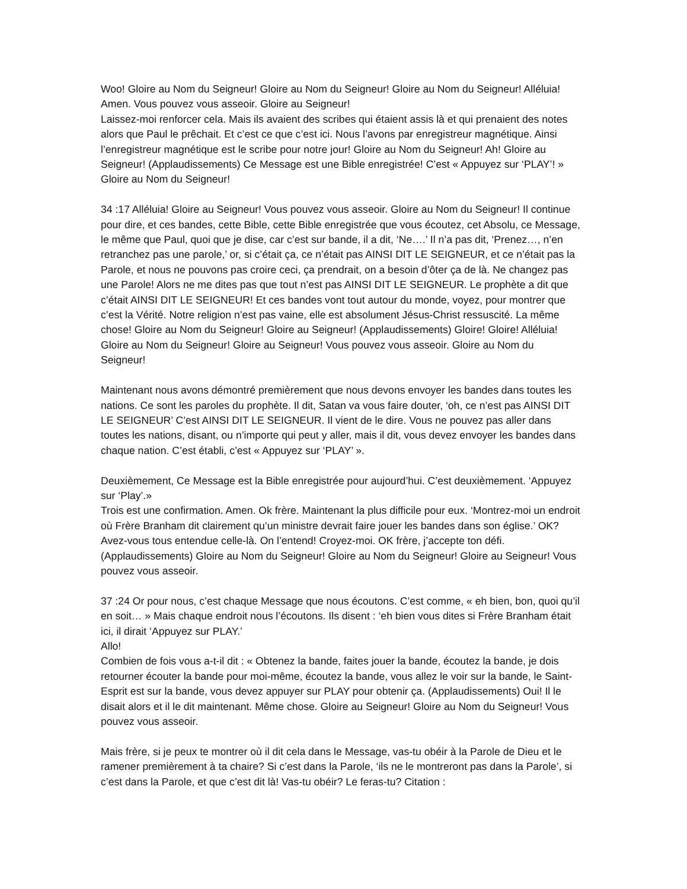Woo! Gloire au Nom du Seigneur! Gloire au Nom du Seigneur! Gloire au Nom du Seigneur! Alléluia! Amen. Vous pouvez vous asseoir. Gloire au Seigneur!
Laissez-moi renforcer cela. Mais ils avaient des scribes qui étaient assis là et qui prenaient des notes alors que Paul le prêchait. Et c’est ce que c’est ici. Nous l’avons par enregistreur magnétique. Ainsi l’enregistreur magnétique est le scribe pour notre jour! Gloire au Nom du Seigneur! Ah! Gloire au Seigneur! (Applaudissements) Ce Message est une Bible enregistrée! C’est « Appuyez sur ‘PLAY’! » Gloire au Nom du Seigneur!
34 :17 Alléluia! Gloire au Seigneur! Vous pouvez vous asseoir. Gloire au Nom du Seigneur! Il continue pour dire, et ces bandes, cette Bible, cette Bible enregistrée que vous écoutez, cet Absolu, ce Message, le même que Paul, quoi que je dise, car c’est sur bande, il a dit, ‘Ne….’ Il n’a pas dit, ‘Prenez…, n’en retranchez pas une parole,’ or, si c’était ça, ce n’était pas AINSI DIT LE SEIGNEUR, et ce n’était pas la Parole, et nous ne pouvons pas croire ceci, ça prendrait, on a besoin d’ôter ça de là. Ne changez pas une Parole! Alors ne me dites pas que tout n’est pas AINSI DIT LE SEIGNEUR. Le prophète a dit que c’était AINSI DIT LE SEIGNEUR! Et ces bandes vont tout autour du monde, voyez, pour montrer que c’est la Vérité. Notre religion n’est pas vaine, elle est absolument Jésus-Christ ressuscité. La même chose! Gloire au Nom du Seigneur! Gloire au Seigneur! (Applaudissements) Gloire! Gloire! Alléluia! Gloire au Nom du Seigneur! Gloire au Seigneur! Vous pouvez vous asseoir. Gloire au Nom du Seigneur!
Maintenant nous avons démontré premièrement que nous devons envoyer les bandes dans toutes les nations. Ce sont les paroles du prophète. Il dit, Satan va vous faire douter, ‘oh, ce n’est pas AINSI DIT LE SEIGNEUR’ C’est AINSI DIT LE SEIGNEUR. Il vient de le dire. Vous ne pouvez pas aller dans toutes les nations, disant, ou n’importe qui peut y aller, mais il dit, vous devez envoyer les bandes dans chaque nation. C’est établi, c’est « Appuyez sur ‘PLAY’ ».
Deuxièmement, Ce Message est la Bible enregistrée pour aujourd’hui. C’est deuxièmement. ‘Appuyez sur ‘Play’.»
Trois est une confirmation. Amen. Ok frère. Maintenant la plus difficile pour eux. ‘Montrez-moi un endroit où Frère Branham dit clairement qu’un ministre devrait faire jouer les bandes dans son église.’ OK? Avez-vous tous entendue celle-là. On l’entend! Croyez-moi. OK frère, j’accepte ton défi. (Applaudissements) Gloire au Nom du Seigneur! Gloire au Nom du Seigneur! Gloire au Seigneur! Vous pouvez vous asseoir.
37 :24 Or pour nous, c’est chaque Message que nous écoutons. C’est comme, « eh bien, bon, quoi qu’il en soit… » Mais chaque endroit nous l’écoutons. Ils disent : ‘eh bien vous dites si Frère Branham était ici, il dirait ‘Appuyez sur PLAY.’
Allo!
Combien de fois vous a-t-il dit : « Obtenez la bande, faites jouer la bande, écoutez la bande, je dois retourner écouter la bande pour moi-même, écoutez la bande, vous allez le voir sur la bande, le Saint-Esprit est sur la bande, vous devez appuyer sur PLAY pour obtenir ça. (Applaudissements) Oui! Il le disait alors et il le dit maintenant. Même chose. Gloire au Seigneur! Gloire au Nom du Seigneur! Vous pouvez vous asseoir.
Mais frère, si je peux te montrer où il dit cela dans le Message, vas-tu obéir à la Parole de Dieu et le ramener premièrement à ta chaire? Si c’est dans la Parole, ‘ils ne le montreront pas dans la Parole’, si c’est dans la Parole, et que c’est dit là! Vas-tu obéir? Le feras-tu? Citation :